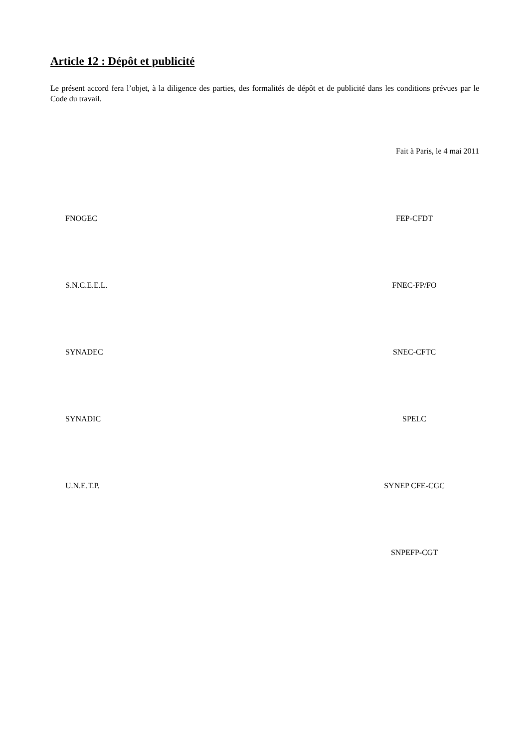Article 12 : Dépôt et publicité
Le présent accord fera l’objet, à la diligence des parties, des formalités de dépôt et de publicité dans les conditions prévues par le Code du travail.
Fait à Paris, le 4 mai 2011
FNOGEC FEP-CFDT
S.N.C.E.E.L. FNEC-FP/FO
SYNADEC SNEC-CFTC
SYNADIC SPELC
U.N.E.T.P. SYNEP CFE-CGC
SNPEFP-CGT